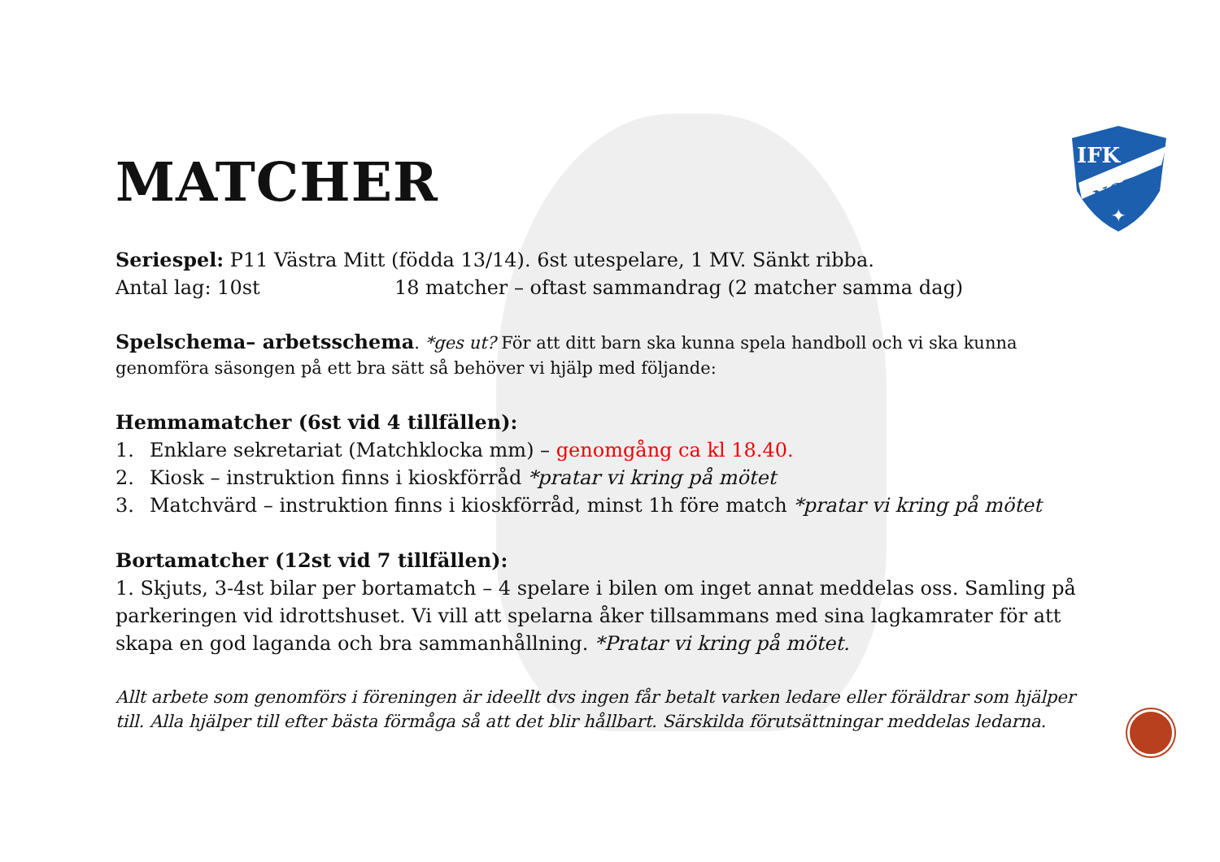IFK
NORA
✦
MATCHER
Seriespel: P11 Västra Mitt (födda 13/14). 6st utespelare, 1 MV. Sänkt ribba.
Antal lag: 10st 18 matcher – oftast sammandrag (2 matcher samma dag)
Spelschema– arbetsschema. *ges ut? För att ditt barn ska kunna spela handboll och vi ska kunna genomföra säsongen på ett bra sätt så behöver vi hjälp med följande:
Hemmamatcher (6st vid 4 tillfällen):
1. Enklare sekretariat (Matchklocka mm) – genomgång ca kl 18.40.
2. Kiosk – instruktion finns i kioskförråd *pratar vi kring på mötet
3. Matchvärd – instruktion finns i kioskförråd, minst 1h före match *pratar vi kring på mötet
Bortamatcher (12st vid 7 tillfällen):
1. Skjuts, 3-4st bilar per bortamatch – 4 spelare i bilen om inget annat meddelas oss. Samling på parkeringen vid idrottshuset. Vi vill att spelarna åker tillsammans med sina lagkamrater för att skapa en god laganda och bra sammanhållning. *Pratar vi kring på mötet.
Allt arbete som genomförs i föreningen är ideellt dvs ingen får betalt varken ledare eller föräldrar som hjälper till. Alla hjälper till efter bästa förmåga så att det blir hållbart. Särskilda förutsättningar meddelas ledarna.